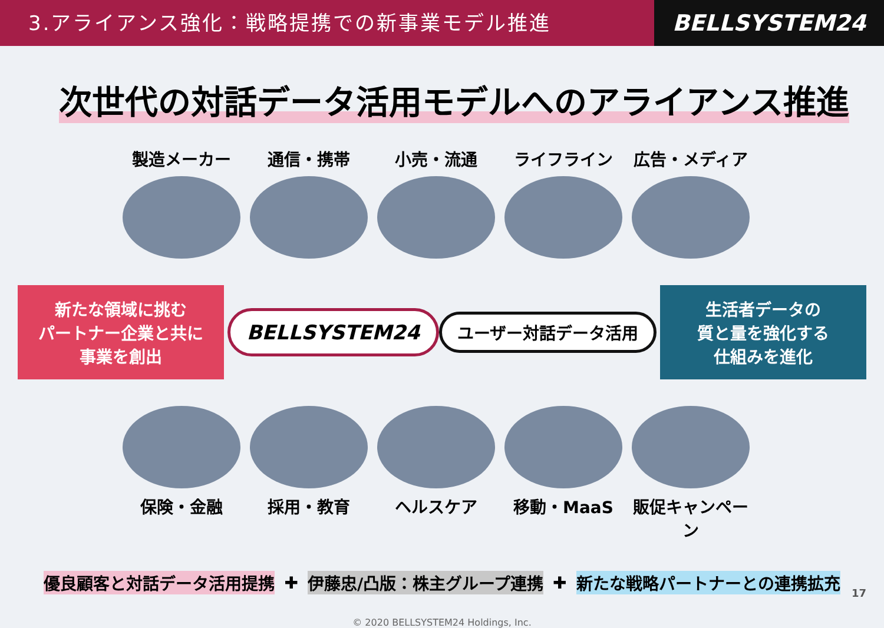3.アライアンス強化：戦略提携での新事業モデル推進
BELLSYSTEM24
次世代の対話データ活用モデルへのアライアンス推進
製造メーカー 通信・携帯 小売・流通 ライフライン 広告・メディア
新たな領域に挑む
パートナー企業と共に
事業を創出
BELLSYSTEM24 ユーザー対話データ活用
生活者データの
質と量を強化する
仕組みを進化
保険・金融 採用・教育 ヘルスケア 移動・MaaS 販促キャンペーン
優良顧客と対話データ活用提携 ✚ 伊藤忠/凸版：株主グループ連携 ✚ 新たな戦略パートナーとの連携拡充
© 2020 BELLSYSTEM24 Holdings, Inc.
17